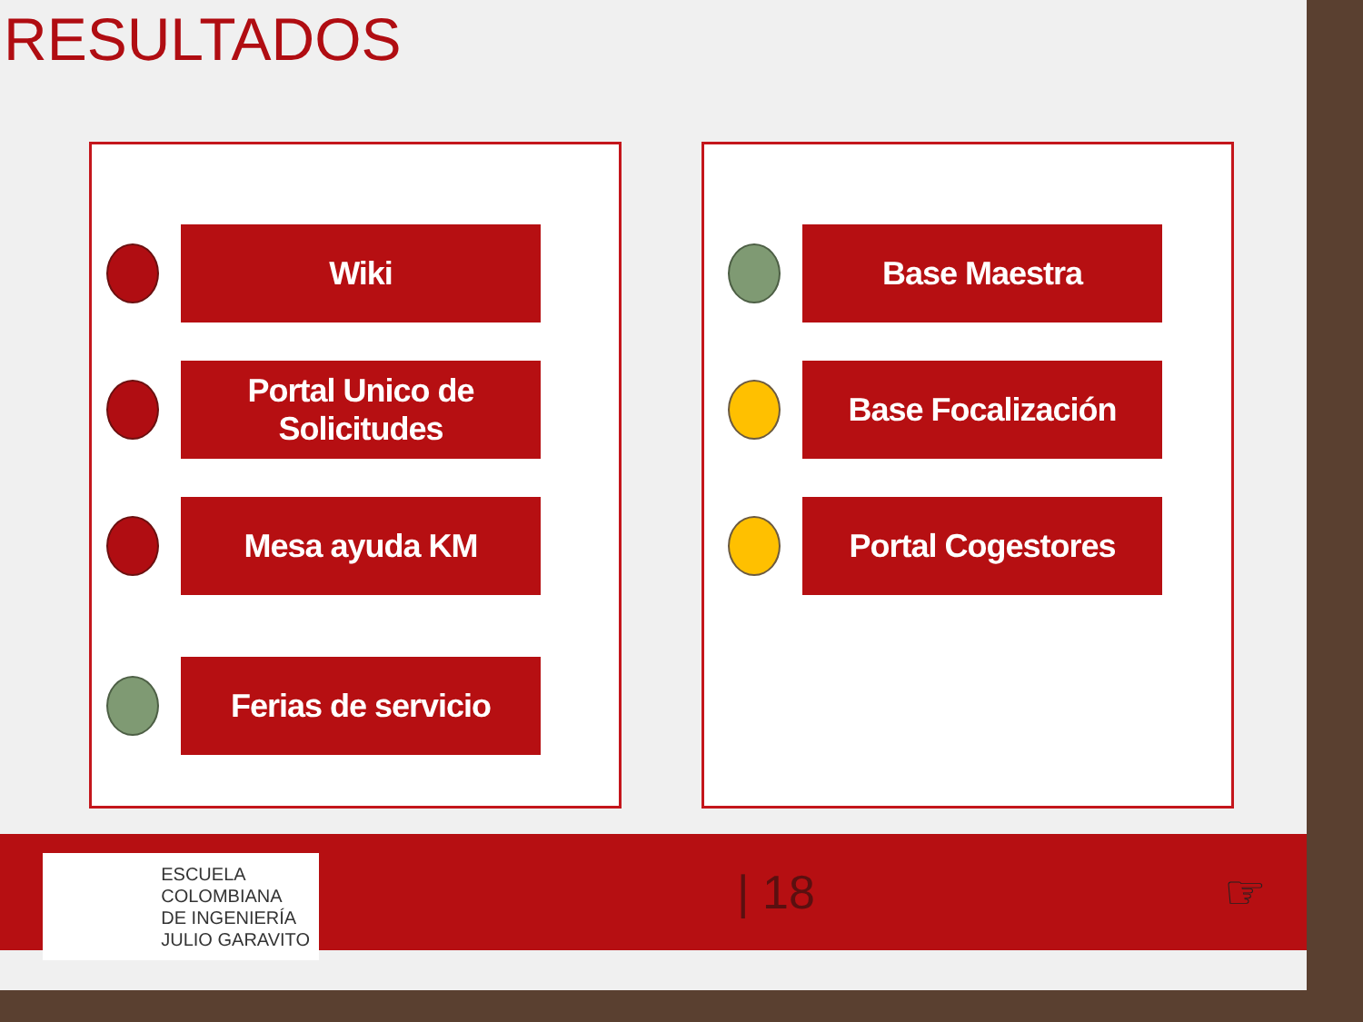RESULTADOS
Wiki
Portal Unico de
Solicitudes
Mesa ayuda KM
Ferias de servicio
Base Maestra
Base Focalización
Portal Cogestores
ESCUELA
COLOMBIANA
DE INGENIERÍA
JULIO GARAVITO
| 18 ☞